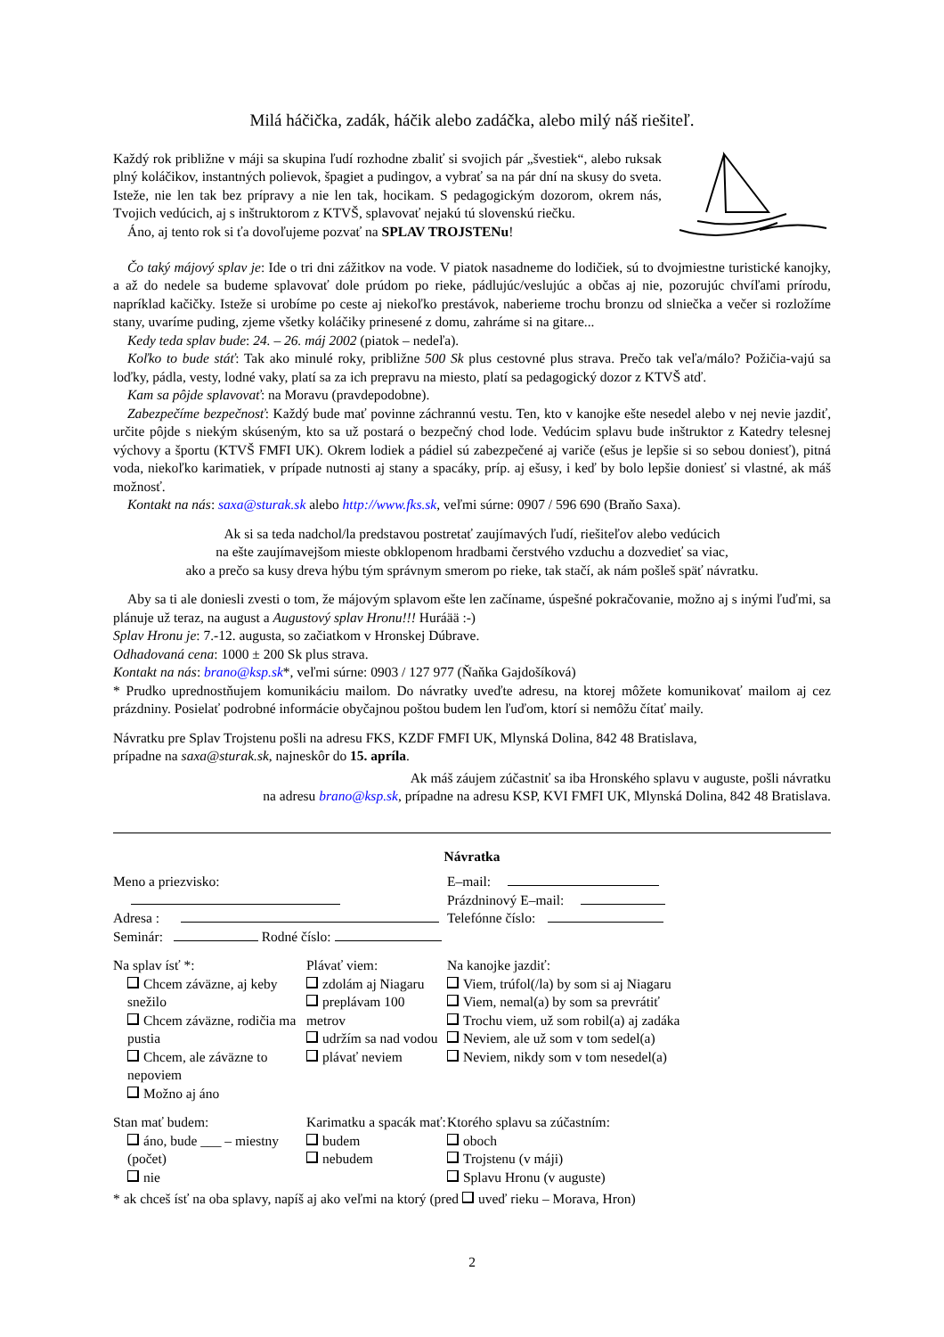Milá háčička, zadák, háčik alebo zadáčka, alebo milý náš riešiteľ.
Každý rok približne v máji sa skupina ľudí rozhodne zbaliť si svojich pár „švestiek“, alebo ruksak plný koláčikov, instantných polievok, špagiet a pudingov, a vybrať sa na pár dní na skusy do sveta. Isteže, nie len tak bez prípravy a nie len tak, hocikam. S pedagogickým dozorom, okrem nás, Tvojich vedúcich, aj s inštruktorom z KTVŠ, splavovať nejakú tú slovenskú riečku.
Áno, aj tento rok si ťa dovoľujeme pozvať na SPLAV TROJSTENu!
Čo taký májový splav je: Ide o tri dni zážitkov na vode. V piatok nasadneme do lodičiek, sú to dvojmiestne turistické kanojky, a až do nedele sa budeme splavovať dole prúdom po rieke, pádlujúc/veslujúc a občas aj nie, pozorujúc chvíľami prírodu, napríklad kačičky. Isteže si urobíme po ceste aj niekoľko prestávok, naberieme trochu bronzu od slniečka a večer si rozložíme stany, uvaríme puding, zjeme všetky koláčiky prinesené z domu, zahráme si na gitare...
Kedy teda splav bude: 24. – 26. máj 2002 (piatok – nedeľa).
Koľko to bude stáť: Tak ako minulé roky, približne 500 Sk plus cestovné plus strava. Prečo tak veľa/málo? Požičia-vajú sa loďky, pádla, vesty, lodné vaky, platí sa za ich prepravu na miesto, platí sa pedagogický dozor z KTVŠ atď.
Kam sa pôjde splavovať: na Moravu (pravdepodobne).
Zabezpečíme bezpečnosť: Každý bude mať povinne záchrannú vestu. Ten, kto v kanojke ešte nesedel alebo v nej nevie jazdiť, určite pôjde s niekým skúseným, kto sa už postará o bezpečný chod lode. Vedúcim splavu bude inštruktor z Katedry telesnej výchovy a športu (KTVŠ FMFI UK). Okrem lodiek a pádiel sú zabezpečené aj variče (ešus je lepšie si so sebou doniesť), pitná voda, niekoľko karimatiek, v prípade nutnosti aj stany a spacáky, príp. aj ešusy, i keď by bolo lepšie doniesť si vlastné, ak máš možnosť.
Kontakt na nás: saxa@sturak.sk alebo http://www.fks.sk, veľmi súrne: 0907 / 596 690 (Braňo Saxa).
Ak si sa teda nadchol/la predstavou postretať zaujímavých ľudí, riešiteľov alebo vedúcich
na ešte zaujímavejšom mieste obklopenom hradbami čerstvého vzduchu a dozvedieť sa viac,
ako a prečo sa kusy dreva hýbu tým správnym smerom po rieke, tak stačí, ak nám pošleš späť návratku.
Aby sa ti ale doniesli zvesti o tom, že májovým splavom ešte len začíname, úspešné pokračovanie, možno aj s inými ľuďmi, sa plánuje už teraz, na august a Augustový splav Hronu!!! Huráää :-)
Splav Hronu je: 7.-12. augusta, so začiatkom v Hronskej Dúbrave.
Odhadovaná cena: 1000 ± 200 Sk plus strava.
Kontakt na nás: brano@ksp.sk*, veľmi súrne: 0903 / 127 977 (Ňaňka Gajdošíková)
* Prudko uprednostňujem komunikáciu mailom. Do návratky uveďte adresu, na ktorej môžete komunikovať mailom aj cez prázdniny. Posielať podrobné informácie obyčajnou poštou budem len ľuďom, ktorí si nemôžu čítať maily.
Návratku pre Splav Trojstenu pošli na adresu FKS, KZDF FMFI UK, Mlynská Dolina, 842 48 Bratislava,
prípadne na saxa@sturak.sk, najneskôr do 15. apríla.
Ak máš záujem zúčastniť sa iba Hronského splavu v auguste, pošli návratku
na adresu brano@ksp.sk, prípadne na adresu KSP, KVI FMFI UK, Mlynská Dolina, 842 48 Bratislava.
Návratka
Meno a priezvisko:
Adresa :
Seminár: Rodné číslo:
E–mail:
Prázdninový E–mail:
Telefónne číslo:
Na splav ísť *:
Chcem záväzne, aj keby snežilo
Chcem záväzne, rodičia ma pustia
Chcem, ale záväzne to nepoviem
Možno aj áno
Plávať viem:
zdolám aj Niagaru
preplávam 100 metrov
udržím sa nad vodou
plávať neviem
Na kanojke jazdiť:
Viem, trúfol(/la) by som si aj Niagaru
Viem, nemal(a) by som sa prevrátiť
Trochu viem, už som robil(a) aj zadáka
Neviem, ale už som v tom sedel(a)
Neviem, nikdy som v tom nesedel(a)
Stan mať budem:
áno, bude ___ – miestny (počet)
nie
Karimatku a spacák mať:
budem
nebudem
Ktorého splavu sa zúčastním:
oboch
Trojstenu (v máji)
Splavu Hronu (v auguste)
* ak chceš ísť na oba splavy, napíš aj ako veľmi na ktorý (pred uveď rieku – Morava, Hron)
2